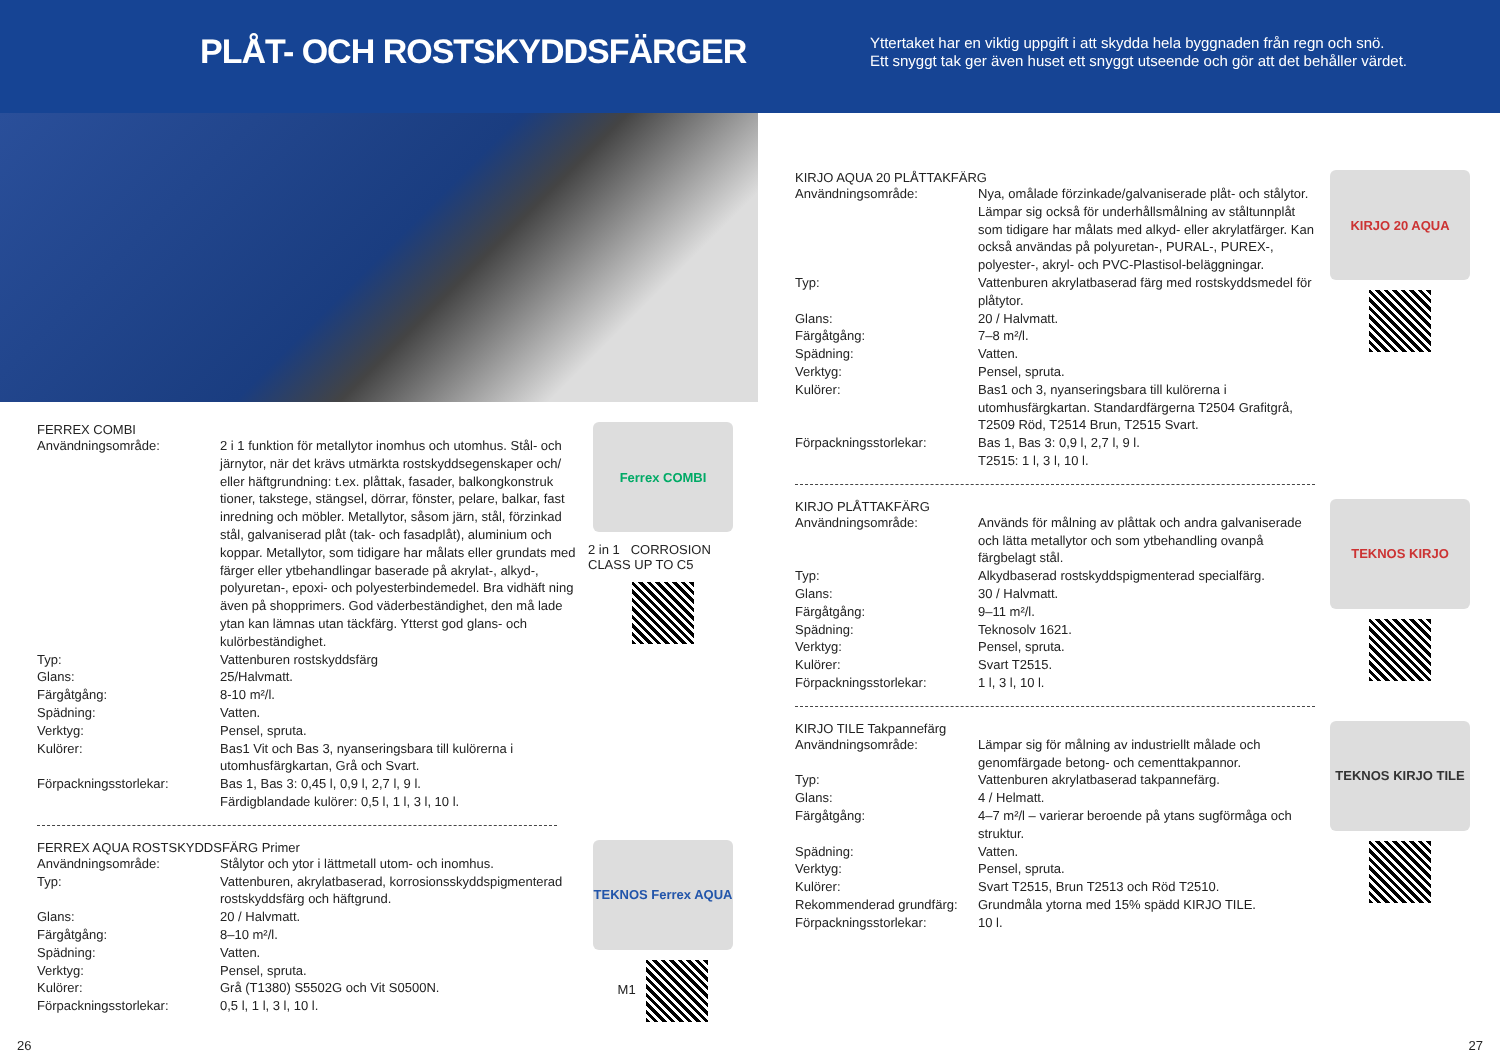PLÅT- OCH ROSTSKYDDSFÄRGER
Yttertaket har en viktig uppgift i att skydda hela byggnaden från regn och snö.
Ett snyggt tak ger även huset ett snyggt utseende och gör att det behåller värdet.
FERREX COMBI
Användningsområde: 2 i 1 funktion för metallytor inomhus och utomhus. Stål- och järnytor, när det krävs utmärkta rostskyddsegenskaper och/ eller häftgrundning: t.ex. plåttak, fasader, balkongkonstruk tioner, takstege, stängsel, dörrar, fönster, pelare, balkar, fast inredning och möbler. Metallytor, såsom järn, stål, förzinkad stål, galvaniserad plåt (tak- och fasadplåt), aluminium och koppar. Metallytor, som tidigare har målats eller grundats med färger eller ytbehandlingar baserade på akrylat-, alkyd-, polyuretan-, epoxi- och polyesterbindemedel. Bra vidhäft ning även på shopprimers. God väderbeständighet, den må lade ytan kan lämnas utan täckfärg. Ytterst god glans- och kulörbeständighet.
Typ: Vattenburen rostskyddsfärg
Glans: 25/Halvmatt.
Färgåtgång: 8-10 m²/l.
Spädning: Vatten.
Verktyg: Pensel, spruta.
Kulörer: Bas1 Vit och Bas 3, nyanseringsbara till kulörerna i utomhusfärgkartan, Grå och Svart.
Förpackningsstorlekar: Bas 1, Bas 3: 0,45 l, 0,9 l, 2,7 l, 9 l.
Färdigblandade kulörer: 0,5 l, 1 l, 3 l, 10 l.
Ferrex COMBI
2 in 1 CORROSION CLASS UP TO C5
FERREX AQUA ROSTSKYDDSFÄRG Primer
Användningsområde: Stålytor och ytor i lättmetall utom- och inomhus.
Typ: Vattenburen, akrylatbaserad, korrosionsskyddspigmenterad rostskyddsfärg och häftgrund.
Glans: 20 / Halvmatt.
Färgåtgång: 8–10 m²/l.
Spädning: Vatten.
Verktyg: Pensel, spruta.
Kulörer: Grå (T1380) S5502G och Vit S0500N.
Förpackningsstorlekar: 0,5 l, 1 l, 3 l, 10 l.
TEKNOS Ferrex AQUA
M1
KIRJO AQUA 20 PLÅTTAKFÄRG
Användningsområde: Nya, omålade förzinkade/galvaniserade plåt- och stålytor. Lämpar sig också för underhållsmålning av ståltunnplåt som tidigare har målats med alkyd- eller akrylatfärger. Kan också användas på polyuretan-, PURAL-, PUREX-, polyester-, akryl- och PVC-Plastisol-beläggningar.
Typ: Vattenburen akrylatbaserad färg med rostskyddsmedel för plåtytor.
Glans: 20 / Halvmatt.
Färgåtgång: 7–8 m²/l.
Spädning: Vatten.
Verktyg: Pensel, spruta.
Kulörer: Bas1 och 3, nyanseringsbara till kulörerna i utomhusfärgkartan. Standardfärgerna T2504 Grafitgrå, T2509 Röd, T2514 Brun, T2515 Svart.
Förpackningsstorlekar: Bas 1, Bas 3: 0,9 l, 2,7 l, 9 l.
T2515: 1 l, 3 l, 10 l.
KIRJO 20 AQUA
KIRJO PLÅTTAKFÄRG
Användningsområde: Används för målning av plåttak och andra galvaniserade och lätta metallytor och som ytbehandling ovanpå färgbelagt stål.
Typ: Alkydbaserad rostskyddspigmenterad specialfärg.
Glans: 30 / Halvmatt.
Färgåtgång: 9–11 m²/l.
Spädning: Teknosolv 1621.
Verktyg: Pensel, spruta.
Kulörer: Svart T2515.
Förpackningsstorlekar: 1 l, 3 l, 10 l.
TEKNOS KIRJO
KIRJO TILE Takpannefärg
Användningsområde: Lämpar sig för målning av industriellt målade och genomfärgade betong- och cementtakpannor.
Typ: Vattenburen akrylatbaserad takpannefärg.
Glans: 4 / Helmatt.
Färgåtgång: 4–7 m²/l – varierar beroende på ytans sugförmåga och struktur.
Spädning: Vatten.
Verktyg: Pensel, spruta.
Kulörer: Svart T2515, Brun T2513 och Röd T2510.
Rekommenderad grundfärg: Grundmåla ytorna med 15% spädd KIRJO TILE.
Förpackningsstorlekar: 10 l.
TEKNOS KIRJO TILE
26 27